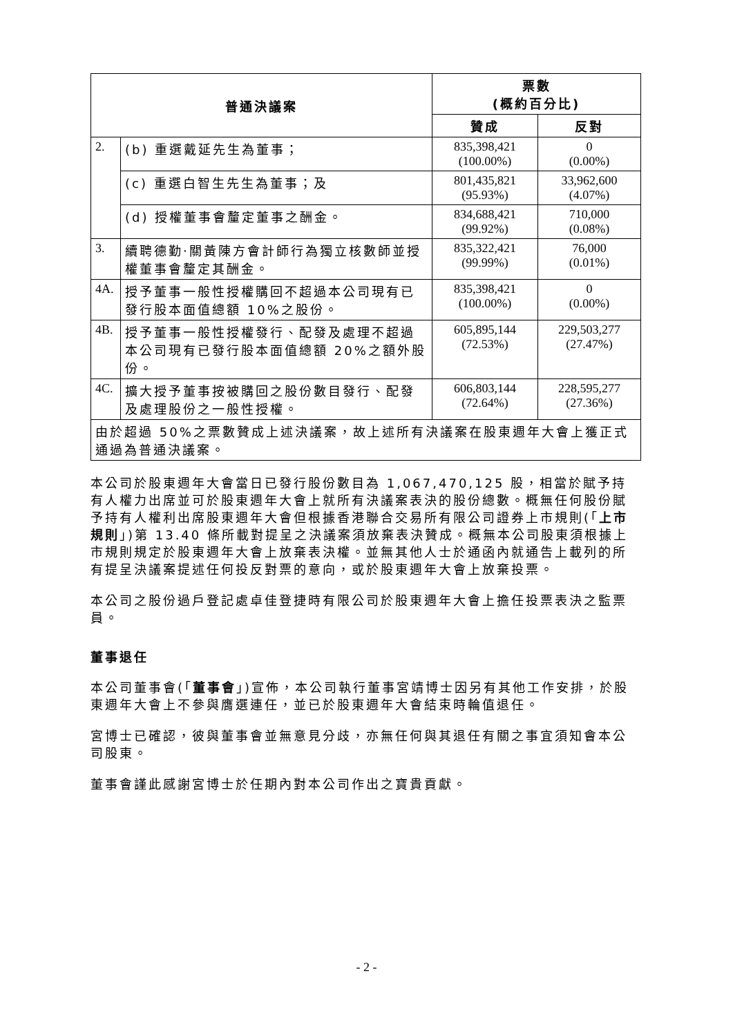| 普通決議案 | | 票數 (概約百分比) | |
| --- | --- | --- | --- |
| | | 贊成 | 反對 |
| 2. | (b) 重選戴延先生為董事； | 835,398,421 (100.00%) | 0 (0.00%) |
| | (c) 重選白智生先生為董事；及 | 801,435,821 (95.93%) | 33,962,600 (4.07%) |
| | (d) 授權董事會釐定董事之酬金。 | 834,688,421 (99.92%) | 710,000 (0.08%) |
| 3. | 續聘德勤‧關黃陳方會計師行為獨立核數師並授權董事會釐定其酬金。 | 835,322,421 (99.99%) | 76,000 (0.01%) |
| 4A. | 授予董事一般性授權購回不超過本公司現有已發行股本面值總額 10%之股份。 | 835,398,421 (100.00%) | 0 (0.00%) |
| 4B. | 授予董事一般性授權發行、配發及處理不超過本公司現有已發行股本面值總額 20%之額外股份。 | 605,895,144 (72.53%) | 229,503,277 (27.47%) |
| 4C. | 擴大授予董事按被購回之股份數目發行、配發及處理股份之一般性授權。 | 606,803,144 (72.64%) | 228,595,277 (27.36%) |
| 由於超過 50%之票數贊成上述決議案，故上述所有決議案在股東週年大會上獲正式通過為普通決議案。 | | | |
本公司於股東週年大會當日已發行股份數目為 1,067,470,125 股，相當於賦予持有人權力出席並可於股東週年大會上就所有決議案表決的股份總數。概無任何股份賦予持有人權利出席股東週年大會但根據香港聯合交易所有限公司證券上市規則(「上市規則」)第 13.40 條所載對提呈之決議案須放棄表決贊成。概無本公司股東須根據上市規則規定於股東週年大會上放棄表決權。並無其他人士於通函內就通告上載列的所有提呈決議案提述任何投反對票的意向，或於股東週年大會上放棄投票。
本公司之股份過戶登記處卓佳登捷時有限公司於股東週年大會上擔任投票表決之監票員。
董事退任
本公司董事會(「董事會」)宣佈，本公司執行董事宮靖博士因另有其他工作安排，於股東週年大會上不參與膺選連任，並已於股東週年大會結束時輪值退任。
宮博士已確認，彼與董事會並無意見分歧，亦無任何與其退任有關之事宜須知會本公司股東。
董事會謹此感謝宮博士於任期內對本公司作出之寶貴貢獻。
- 2 -